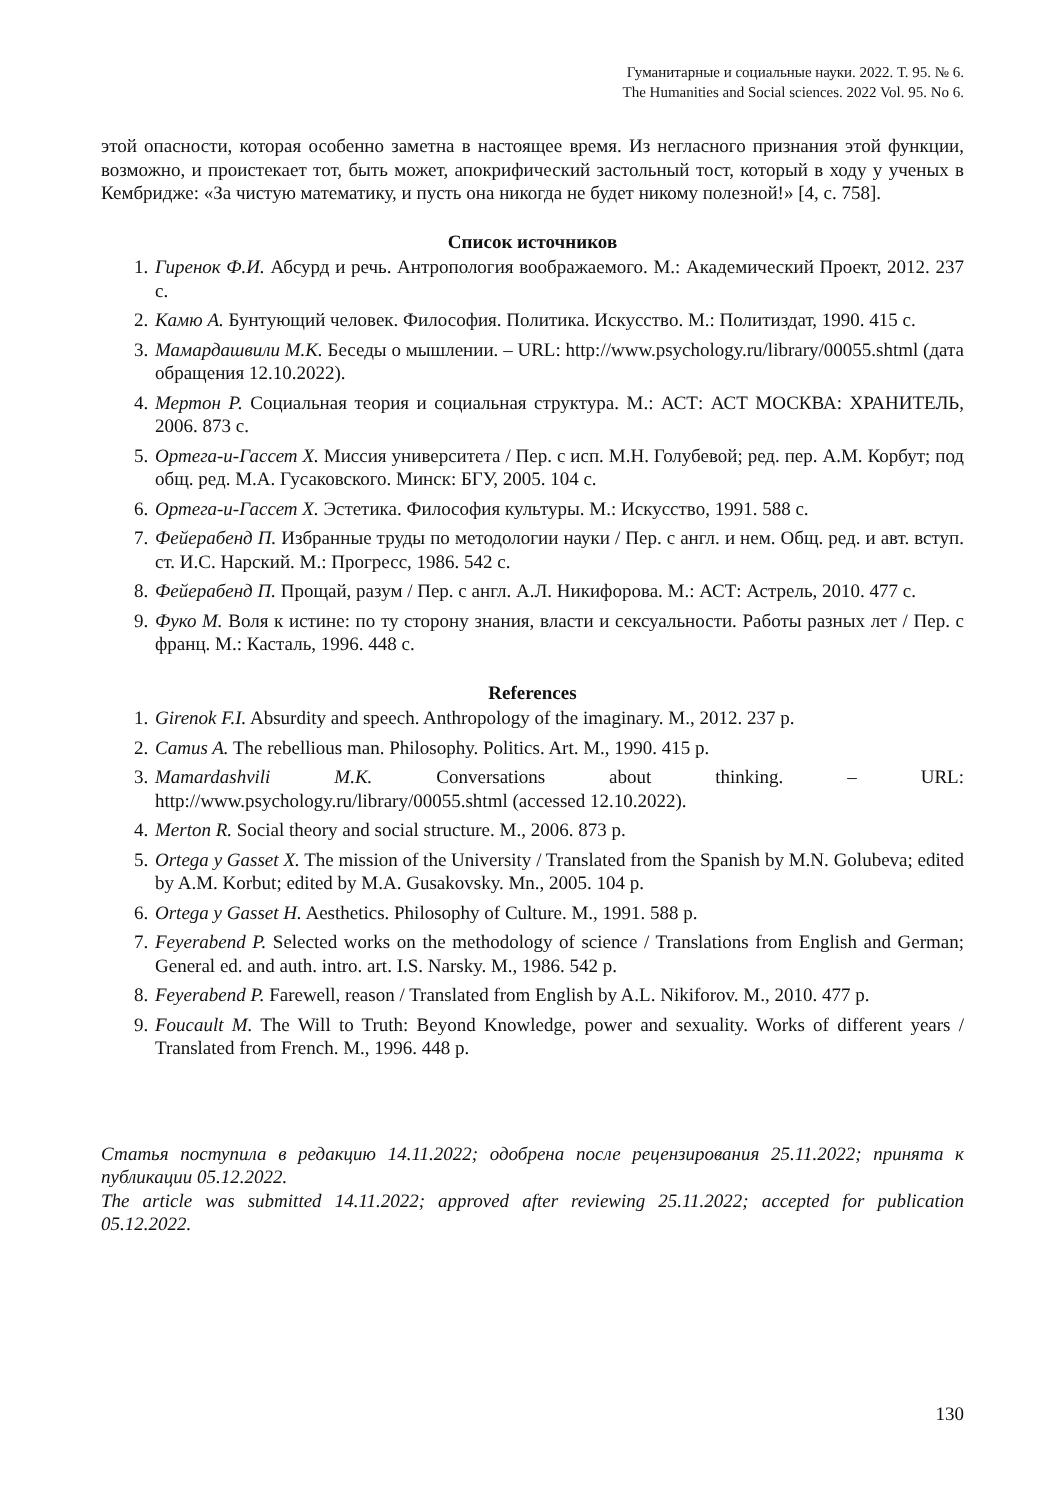Гуманитарные и социальные науки. 2022. Т. 95. № 6.
The Humanities and Social sciences. 2022 Vol. 95. No 6.
этой опасности, которая особенно заметна в настоящее время. Из негласного признания этой функции, возможно, и проистекает тот, быть может, апокрифический застольный тост, который в ходу у ученых в Кембридже: «За чистую математику, и пусть она никогда не будет никому полезной!» [4, с. 758].
Список источников
1. Гиренок Ф.И. Абсурд и речь. Антропология воображаемого. М.: Академический Проект, 2012. 237 с.
2. Камю А. Бунтующий человек. Философия. Политика. Искусство. М.: Политиздат, 1990. 415 с.
3. Мамардашвили М.К. Беседы о мышлении. – URL: http://www.psychology.ru/library/00055.shtml (дата обращения 12.10.2022).
4. Мертон Р. Социальная теория и социальная структура. М.: АСТ: АСТ МОСКВА: ХРАНИТЕЛЬ, 2006. 873 с.
5. Ортега-и-Гассет Х. Миссия университета / Пер. с исп. М.Н. Голубевой; ред. пер. А.М. Корбут; под общ. ред. М.А. Гусаковского. Минск: БГУ, 2005. 104 с.
6. Ортега-и-Гассет Х. Эстетика. Философия культуры. М.: Искусство, 1991. 588 с.
7. Фейерабенд П. Избранные труды по методологии науки / Пер. с англ. и нем. Общ. ред. и авт. вступ. ст. И.С. Нарский. М.: Прогресс, 1986. 542 с.
8. Фейерабенд П. Прощай, разум / Пер. с англ. А.Л. Никифорова. М.: АСТ: Астрель, 2010. 477 с.
9. Фуко М. Воля к истине: по ту сторону знания, власти и сексуальности. Работы разных лет / Пер. с франц. М.: Касталь, 1996. 448 с.
References
1. Girenok F.I. Absurdity and speech. Anthropology of the imaginary. M., 2012. 237 p.
2. Camus A. The rebellious man. Philosophy. Politics. Art. M., 1990. 415 p.
3. Mamardashvili M.K. Conversations about thinking. – URL: http://www.psychology.ru/library/00055.shtml (accessed 12.10.2022).
4. Merton R. Social theory and social structure. M., 2006. 873 p.
5. Ortega y Gasset X. The mission of the University / Translated from the Spanish by M.N. Golubeva; edited by A.M. Korbut; edited by M.A. Gusakovsky. Mn., 2005. 104 p.
6. Ortega y Gasset H. Aesthetics. Philosophy of Culture. M., 1991. 588 p.
7. Feyerabend P. Selected works on the methodology of science / Translations from English and German; General ed. and auth. intro. art. I.S. Narsky. M., 1986. 542 p.
8. Feyerabend P. Farewell, reason / Translated from English by A.L. Nikiforov. M., 2010. 477 p.
9. Foucault M. The Will to Truth: Beyond Knowledge, power and sexuality. Works of different years / Translated from French. M., 1996. 448 p.
Статья поступила в редакцию 14.11.2022; одобрена после рецензирования 25.11.2022; принята к публикации 05.12.2022.
The article was submitted 14.11.2022; approved after reviewing 25.11.2022; accepted for publication 05.12.2022.
130